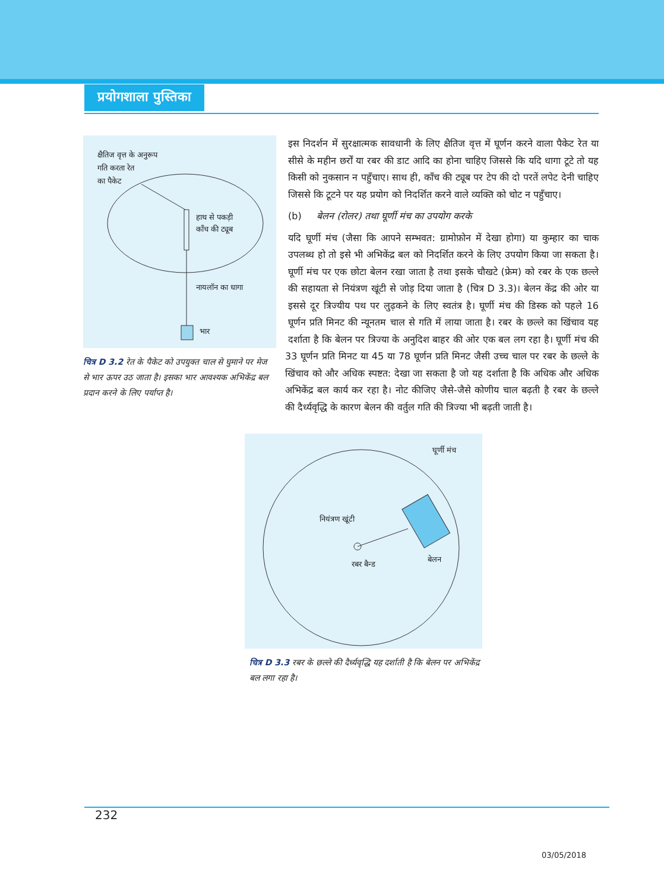प्रयोगशाला पुस्तिका
क्षैतिज वृत्त के अनुरूप
गति करता रेत
का पैकेट
हाथ से पकड़ी
काँच की ट्यूब
नायलॉन का धागा
भार
चित्र D 3.2 रेत के पैकेट को उपयुक्त चाल से घुमाने पर मेज से भार ऊपर उठ जाता है। इसका भार आवश्यक अभिकेंद्र बल प्रदान करने के लिए पर्याप्त है।
इस निदर्शन में सुरक्षात्मक सावधानी के लिए क्षैतिज वृत्त में घूर्णन करने वाला पैकेट रेत या सीसे के महीन छर्रों या रबर की डाट आदि का होना चाहिए जिससे कि यदि धागा टूटे तो यह किसी को नुकसान न पहुँचाए। साथ ही, काँच की ट्यूब पर टेप की दो परतें लपेट देनी चाहिए जिससे कि टूटने पर यह प्रयोग को निदर्शित करने वाले व्यक्ति को चोट न पहुँचाए।
(b) बेलन (रोलर) तथा घूर्णी मंच का उपयोग करके
यदि घूर्णी मंच (जैसा कि आपने सम्भवत: ग्रामोफ़ोन में देखा होगा) या कुम्हार का चाक उपलब्ध हो तो इसे भी अभिकेंद्र बल को निदर्शित करने के लिए उपयोग किया जा सकता है। घूर्णी मंच पर एक छोटा बेलन रखा जाता है तथा इसके चौखटे (फ्रेम) को रबर के एक छल्ले की सहायता से नियंत्रण खूंटी से जोड़ दिया जाता है (चित्र D 3.3)। बेलन केंद्र की ओर या इससे दूर त्रिज्यीय पथ पर लुढ़कने के लिए स्वतंत्र है। घूर्णी मंच की डिस्क को पहले 16 घूर्णन प्रति मिनट की न्यूनतम चाल से गति में लाया जाता है। रबर के छल्ले का खिंचाव यह दर्शाता है कि बेलन पर त्रिज्या के अनुदिश बाहर की ओर एक बल लग रहा है। घूर्णी मंच की 33 घूर्णन प्रति मिनट या 45 या 78 घूर्णन प्रति मिनट जैसी उच्च चाल पर रबर के छल्ले के खिंचाव को और अधिक स्पष्टत: देखा जा सकता है जो यह दर्शाता है कि अधिक और अधिक अभिकेंद्र बल कार्य कर रहा है। नोट कीजिए जैसे-जैसे कोणीय चाल बढ़ती है रबर के छल्ले की दैर्ध्यवृद्धि के कारण बेलन की वर्तुल गति की त्रिज्या भी बढ़ती जाती है।
घूर्णी मंच
नियंत्रण खूंटी
रबर बैन्ड
बेलन
चित्र D 3.3 रबर के छल्ले की दैर्ध्यवृद्धि यह दर्शाती है कि बेलन पर अभिकेंद्र बल लगा रहा है।
232
03/05/2018